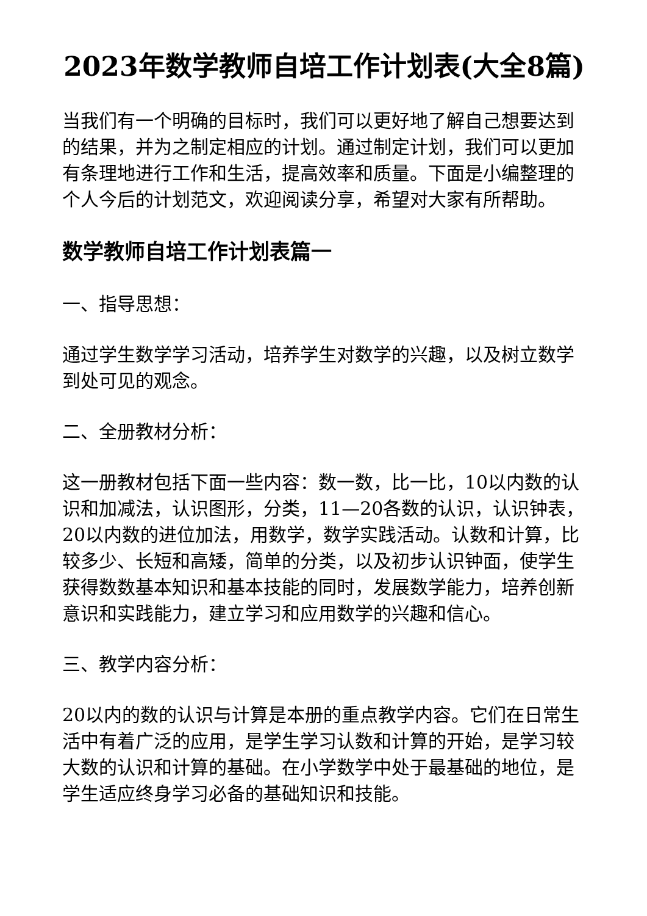2023年数学教师自培工作计划表(大全8篇)
当我们有一个明确的目标时，我们可以更好地了解自己想要达到的结果，并为之制定相应的计划。通过制定计划，我们可以更加有条理地进行工作和生活，提高效率和质量。下面是小编整理的个人今后的计划范文，欢迎阅读分享，希望对大家有所帮助。
数学教师自培工作计划表篇一
一、指导思想：
通过学生数学学习活动，培养学生对数学的兴趣，以及树立数学到处可见的观念。
二、全册教材分析：
这一册教材包括下面一些内容：数一数，比一比，10以内数的认识和加减法，认识图形，分类，11—20各数的认识，认识钟表，20以内数的进位加法，用数学，数学实践活动。认数和计算，比较多少、长短和高矮，简单的分类，以及初步认识钟面，使学生获得数数基本知识和基本技能的同时，发展数学能力，培养创新意识和实践能力，建立学习和应用数学的兴趣和信心。
三、教学内容分析：
20以内的数的认识与计算是本册的重点教学内容。它们在日常生活中有着广泛的应用，是学生学习认数和计算的开始，是学习较大数的认识和计算的基础。在小学数学中处于最基础的地位，是学生适应终身学习必备的基础知识和技能。